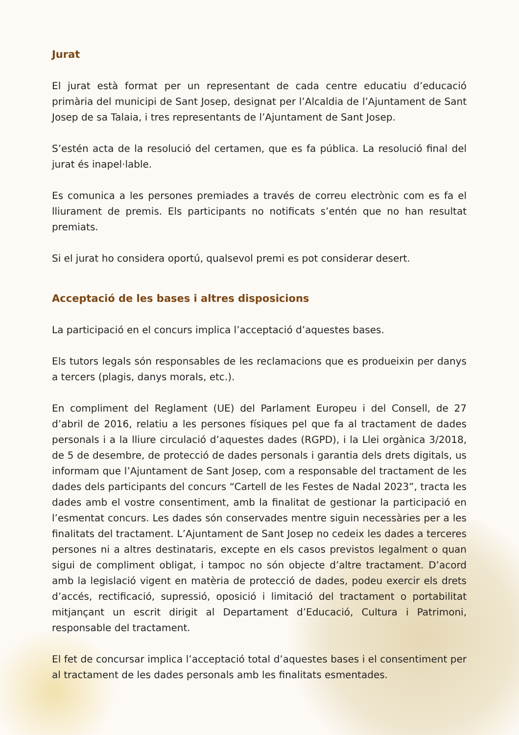Jurat
El jurat està format per un representant de cada centre educatiu d’educació primària del municipi de Sant Josep, designat per l’Alcaldia de l’Ajuntament de Sant Josep de sa Talaia, i tres representants de l’Ajuntament de Sant Josep.
S’estén acta de la resolució del certamen, que es fa pública. La resolució final del jurat és inapel·lable.
Es comunica a les persones premiades a través de correu electrònic com es fa el lliurament de premis. Els participants no notificats s’entén que no han resultat premiats.
Si el jurat ho considera oportú, qualsevol premi es pot considerar desert.
Acceptació de les bases i altres disposicions
La participació en el concurs implica l’acceptació d’aquestes bases.
Els tutors legals són responsables de les reclamacions que es produeixin per danys a tercers (plagis, danys morals, etc.).
En compliment del Reglament (UE) del Parlament Europeu i del Consell, de 27 d’abril de 2016, relatiu a les persones físiques pel que fa al tractament de dades personals i a la lliure circulació d’aquestes dades (RGPD), i la Llei orgànica 3/2018, de 5 de desembre, de protecció de dades personals i garantia dels drets digitals, us informam que l’Ajuntament de Sant Josep, com a responsable del tractament de les dades dels participants del concurs “Cartell de les Festes de Nadal 2023”, tracta les dades amb el vostre consentiment, amb la finalitat de gestionar la participació en l’esmentat concurs. Les dades són conservades mentre siguin necessàries per a les finalitats del tractament. L’Ajuntament de Sant Josep no cedeix les dades a terceres persones ni a altres destinataris, excepte en els casos previstos legalment o quan sigui de compliment obligat, i tampoc no són objecte d’altre tractament. D’acord amb la legislació vigent en matèria de protecció de dades, podeu exercir els drets d’accés, rectificació, supressió, oposició i limitació del tractament o portabilitat mitjançant un escrit dirigit al Departament d’Educació, Cultura i Patrimoni, responsable del tractament.
El fet de concursar implica l’acceptació total d’aquestes bases i el consentiment per al tractament de les dades personals amb les finalitats esmentades.